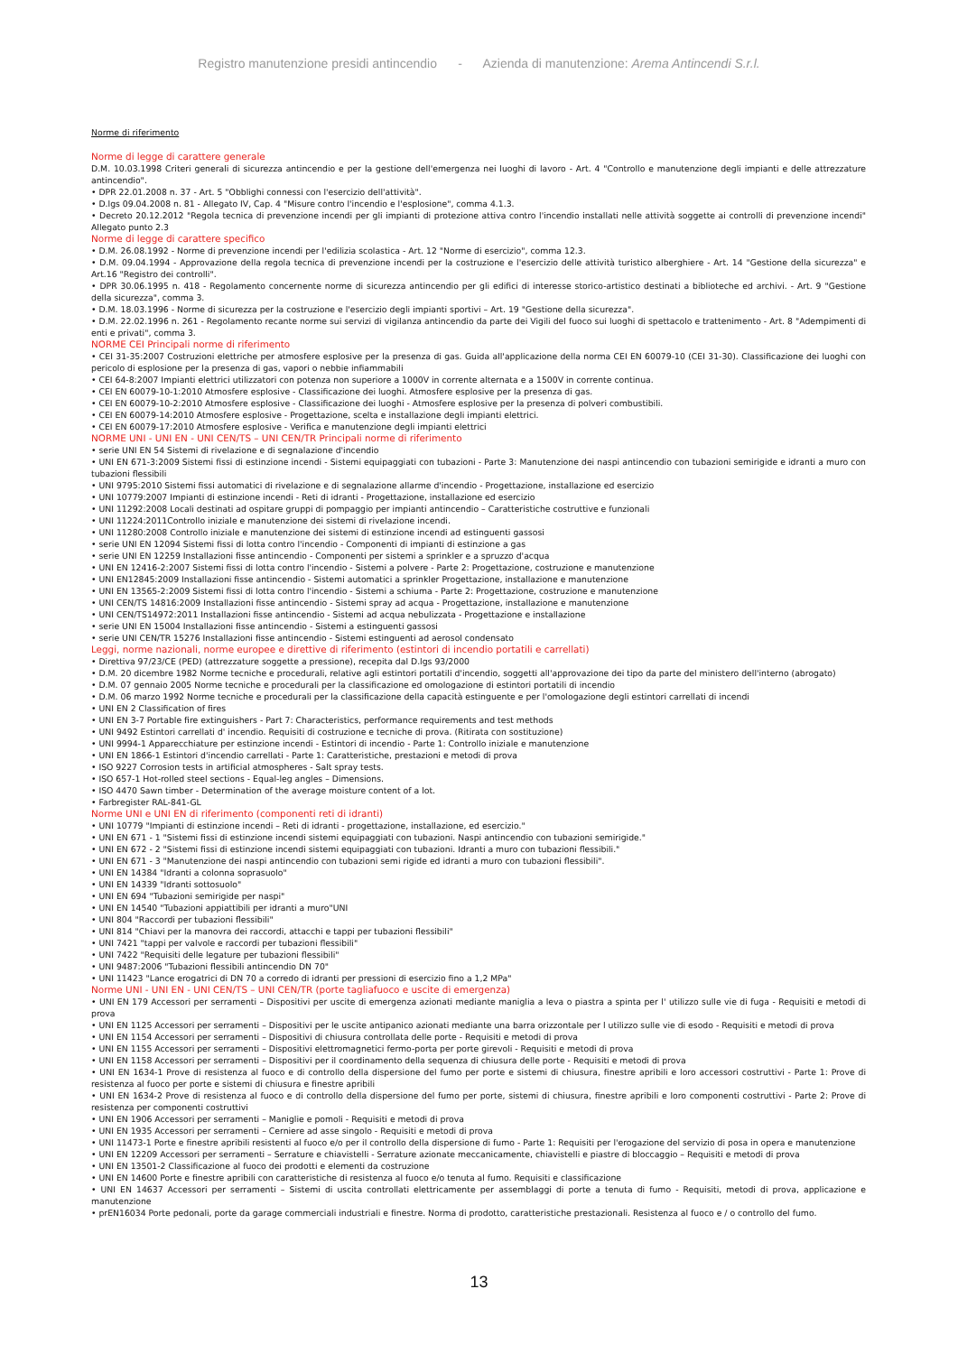Registro manutenzione presidi antincendio - Azienda di manutenzione: Arema Antincendi S.r.l.
Norme di riferimento
Norme di legge di carattere generale
D.M. 10.03.1998 Criteri generali di sicurezza antincendio e per la gestione dell'emergenza nei luoghi di lavoro - Art. 4 "Controllo e manutenzione degli impianti e delle attrezzature antincendio".
• DPR 22.01.2008 n. 37 - Art. 5 "Obblighi connessi con l'esercizio dell'attività".
• D.lgs 09.04.2008 n. 81 - Allegato IV, Cap. 4 "Misure contro l'incendio e l'esplosione", comma 4.1.3.
• Decreto 20.12.2012 "Regola tecnica di prevenzione incendi per gli impianti di protezione attiva contro l'incendio installati nelle attività soggette ai controlli di prevenzione incendi" Allegato punto 2.3
Norme di legge di carattere specifico
• D.M. 26.08.1992 - Norme di prevenzione incendi per l'edilizia scolastica - Art. 12 "Norme di esercizio", comma 12.3.
• D.M. 09.04.1994 - Approvazione della regola tecnica di prevenzione incendi per la costruzione e l'esercizio delle attività turistico alberghiere - Art. 14 "Gestione della sicurezza" e Art.16 "Registro dei controlli".
• DPR 30.06.1995 n. 418 - Regolamento concernente norme di sicurezza antincendio per gli edifici di interesse storico-artistico destinati a biblioteche ed archivi. - Art. 9 "Gestione della sicurezza", comma 3.
• D.M. 18.03.1996 - Norme di sicurezza per la costruzione e l'esercizio degli impianti sportivi – Art. 19 "Gestione della sicurezza".
• D.M. 22.02.1996 n. 261 - Regolamento recante norme sui servizi di vigilanza antincendio da parte dei Vigili del fuoco sui luoghi di spettacolo e trattenimento - Art. 8 "Adempimenti di enti e privati", comma 3.
NORME CEI Principali norme di riferimento
• CEI 31-35:2007 Costruzioni elettriche per atmosfere esplosive per la presenza di gas. Guida all'applicazione della norma CEI EN 60079-10 (CEI 31-30). Classificazione dei luoghi con pericolo di esplosione per la presenza di gas, vapori o nebbie infiammabili
• CEI 64-8:2007 Impianti elettrici utilizzatori con potenza non superiore a 1000V in corrente alternata e a 1500V in corrente continua.
• CEI EN 60079-10-1:2010 Atmosfere esplosive - Classificazione dei luoghi. Atmosfere esplosive per la presenza di gas.
• CEI EN 60079-10-2:2010 Atmosfere esplosive - Classificazione dei luoghi - Atmosfere esplosive per la presenza di polveri combustibili.
• CEI EN 60079-14:2010 Atmosfere esplosive - Progettazione, scelta e installazione degli impianti elettrici.
• CEI EN 60079-17:2010 Atmosfere esplosive - Verifica e manutenzione degli impianti elettrici
NORME UNI - UNI EN - UNI CEN/TS – UNI CEN/TR Principali norme di riferimento
• serie UNI EN 54 Sistemi di rivelazione e di segnalazione d'incendio
• UNI EN 671-3:2009 Sistemi fissi di estinzione incendi - Sistemi equipaggiati con tubazioni - Parte 3: Manutenzione dei naspi antincendio con tubazioni semirigide e idranti a muro con tubazioni flessibili
• UNI 9795:2010 Sistemi fissi automatici di rivelazione e di segnalazione allarme d'incendio - Progettazione, installazione ed esercizio
• UNI 10779:2007 Impianti di estinzione incendi - Reti di idranti - Progettazione, installazione ed esercizio
• UNI 11292:2008 Locali destinati ad ospitare gruppi di pompaggio per impianti antincendio – Caratteristiche costruttive e funzionali
• UNI 11224:2011Controllo iniziale e manutenzione dei sistemi di rivelazione incendi.
• UNI 11280:2008 Controllo iniziale e manutenzione dei sistemi di estinzione incendi ad estinguenti gassosi
• serie UNI EN 12094 Sistemi fissi di lotta contro l'incendio - Componenti di impianti di estinzione a gas
• serie UNI EN 12259 Installazioni fisse antincendio - Componenti per sistemi a sprinkler e a spruzzo d'acqua
• UNI EN 12416-2:2007 Sistemi fissi di lotta contro l'incendio - Sistemi a polvere - Parte 2: Progettazione, costruzione e manutenzione
• UNI EN12845:2009 Installazioni fisse antincendio - Sistemi automatici a sprinkler Progettazione, installazione e manutenzione
• UNI EN 13565-2:2009 Sistemi fissi di lotta contro l'incendio - Sistemi a schiuma - Parte 2: Progettazione, costruzione e manutenzione
• UNI CEN/TS 14816:2009 Installazioni fisse antincendio - Sistemi spray ad acqua - Progettazione, installazione e manutenzione
• UNI CEN/TS14972:2011 Installazioni fisse antincendio - Sistemi ad acqua nebulizzata - Progettazione e installazione
• serie UNI EN 15004 Installazioni fisse antincendio - Sistemi a estinguenti gassosi
• serie UNI CEN/TR 15276 Installazioni fisse antincendio - Sistemi estinguenti ad aerosol condensato
Leggi, norme nazionali, norme europee e direttive di riferimento (estintori di incendio portatili e carrellati)
• Direttiva 97/23/CE (PED) (attrezzature soggette a pressione), recepita dal D.lgs 93/2000
• D.M. 20 dicembre 1982 Norme tecniche e procedurali, relative agli estintori portatili d'incendio, soggetti all'approvazione dei tipo da parte del ministero dell'interno (abrogato)
• D.M. 07 gennaio 2005 Norme tecniche e procedurali per la classificazione ed omologazione di estintori portatili di incendio
• D.M. 06 marzo 1992 Norme tecniche e procedurali per la classificazione della capacità estinguente e per l'omologazione degli estintori carrellati di incendi
• UNI EN 2 Classification of fires
• UNI EN 3-7 Portable fire extinguishers - Part 7: Characteristics, performance requirements and test methods
• UNI 9492 Estintori carrellati d' incendio. Requisiti di costruzione e tecniche di prova. (Ritirata con sostituzione)
• UNI 9994-1 Apparecchiature per estinzione incendi - Estintori di incendio - Parte 1: Controllo iniziale e manutenzione
• UNI EN 1866-1 Estintori d'incendio carrellati - Parte 1: Caratteristiche, prestazioni e metodi di prova
• ISO 9227 Corrosion tests in artificial atmospheres - Salt spray tests.
• ISO 657-1 Hot-rolled steel sections - Equal-leg angles – Dimensions.
• ISO 4470 Sawn timber - Determination of the average moisture content of a lot.
• Farbregister RAL-841-GL
Norme UNI e UNI EN di riferimento (componenti reti di idranti)
• UNI 10779 "Impianti di estinzione incendi – Reti di idranti - progettazione, installazione, ed esercizio."
• UNI EN 671 - 1 "Sistemi fissi di estinzione incendi sistemi equipaggiati con tubazioni. Naspi antincendio con tubazioni semirigide."
• UNI EN 672 - 2 "Sistemi fissi di estinzione incendi sistemi equipaggiati con tubazioni. Idranti a muro con tubazioni flessibili."
• UNI EN 671 - 3 "Manutenzione dei naspi antincendio con tubazioni semi rigide ed idranti a muro con tubazioni flessibili".
• UNI EN 14384 "Idranti a colonna soprasuolo"
• UNI EN 14339 "Idranti sottosuolo"
• UNI EN 694 "Tubazioni semirigide per naspi"
• UNI EN 14540 "Tubazioni appiattibili per idranti a muro"UNI
• UNI 804 "Raccordi per tubazioni flessibili"
• UNI 814 "Chiavi per la manovra dei raccordi, attacchi e tappi per tubazioni flessibili"
• UNI 7421 "tappi per valvole e raccordi per tubazioni flessibili"
• UNI 7422 "Requisiti delle legature per tubazioni flessibili"
• UNI 9487:2006 "Tubazioni flessibili antincendio DN 70"
• UNI 11423 "Lance erogatrici di DN 70 a corredo di idranti per pressioni di esercizio fino a 1,2 MPa"
Norme UNI - UNI EN - UNI CEN/TS – UNI CEN/TR (porte tagliafuoco e uscite di emergenza)
• UNI EN 179 Accessori per serramenti – Dispositivi per uscite di emergenza azionati mediante maniglia a leva o piastra a spinta per l' utilizzo sulle vie di fuga - Requisiti e metodi di prova
• UNI EN 1125 Accessori per serramenti – Dispositivi per le uscite antipanico azionati mediante una barra orizzontale per l utilizzo sulle vie di esodo - Requisiti e metodi di prova
• UNI EN 1154 Accessori per serramenti – Dispositivi di chiusura controllata delle porte - Requisiti e metodi di prova
• UNI EN 1155 Accessori per serramenti – Dispositivi elettromagnetici fermo-porta per porte girevoli - Requisiti e metodi di prova
• UNI EN 1158 Accessori per serramenti – Dispositivi per il coordinamento della sequenza di chiusura delle porte - Requisiti e metodi di prova
• UNI EN 1634-1 Prove di resistenza al fuoco e di controllo della dispersione del fumo per porte e sistemi di chiusura, finestre apribili e loro accessori costruttivi - Parte 1: Prove di resistenza al fuoco per porte e sistemi di chiusura e finestre apribili
• UNI EN 1634-2 Prove di resistenza al fuoco e di controllo della dispersione del fumo per porte, sistemi di chiusura, finestre apribili e loro componenti costruttivi - Parte 2: Prove di resistenza per componenti costruttivi
• UNI EN 1906 Accessori per serramenti – Maniglie e pomoli - Requisiti e metodi di prova
• UNI EN 1935 Accessori per serramenti – Cerniere ad asse singolo - Requisiti e metodi di prova
• UNI 11473-1 Porte e finestre apribili resistenti al fuoco e/o per il controllo della dispersione di fumo - Parte 1: Requisiti per l'erogazione del servizio di posa in opera e manutenzione
• UNI EN 12209 Accessori per serramenti – Serrature e chiavistelli - Serrature azionate meccanicamente, chiavistelli e piastre di bloccaggio – Requisiti e metodi di prova
• UNI EN 13501-2 Classificazione al fuoco dei prodotti e elementi da costruzione
• UNI EN 14600 Porte e finestre apribili con caratteristiche di resistenza al fuoco e/o tenuta al fumo. Requisiti e classificazione
• UNI EN 14637 Accessori per serramenti – Sistemi di uscita controllati elettricamente per assemblaggi di porte a tenuta di fumo - Requisiti, metodi di prova, applicazione e manutenzione
• prEN16034 Porte pedonali, porte da garage commerciali industriali e finestre. Norma di prodotto, caratteristiche prestazionali. Resistenza al fuoco e / o controllo del fumo.
13